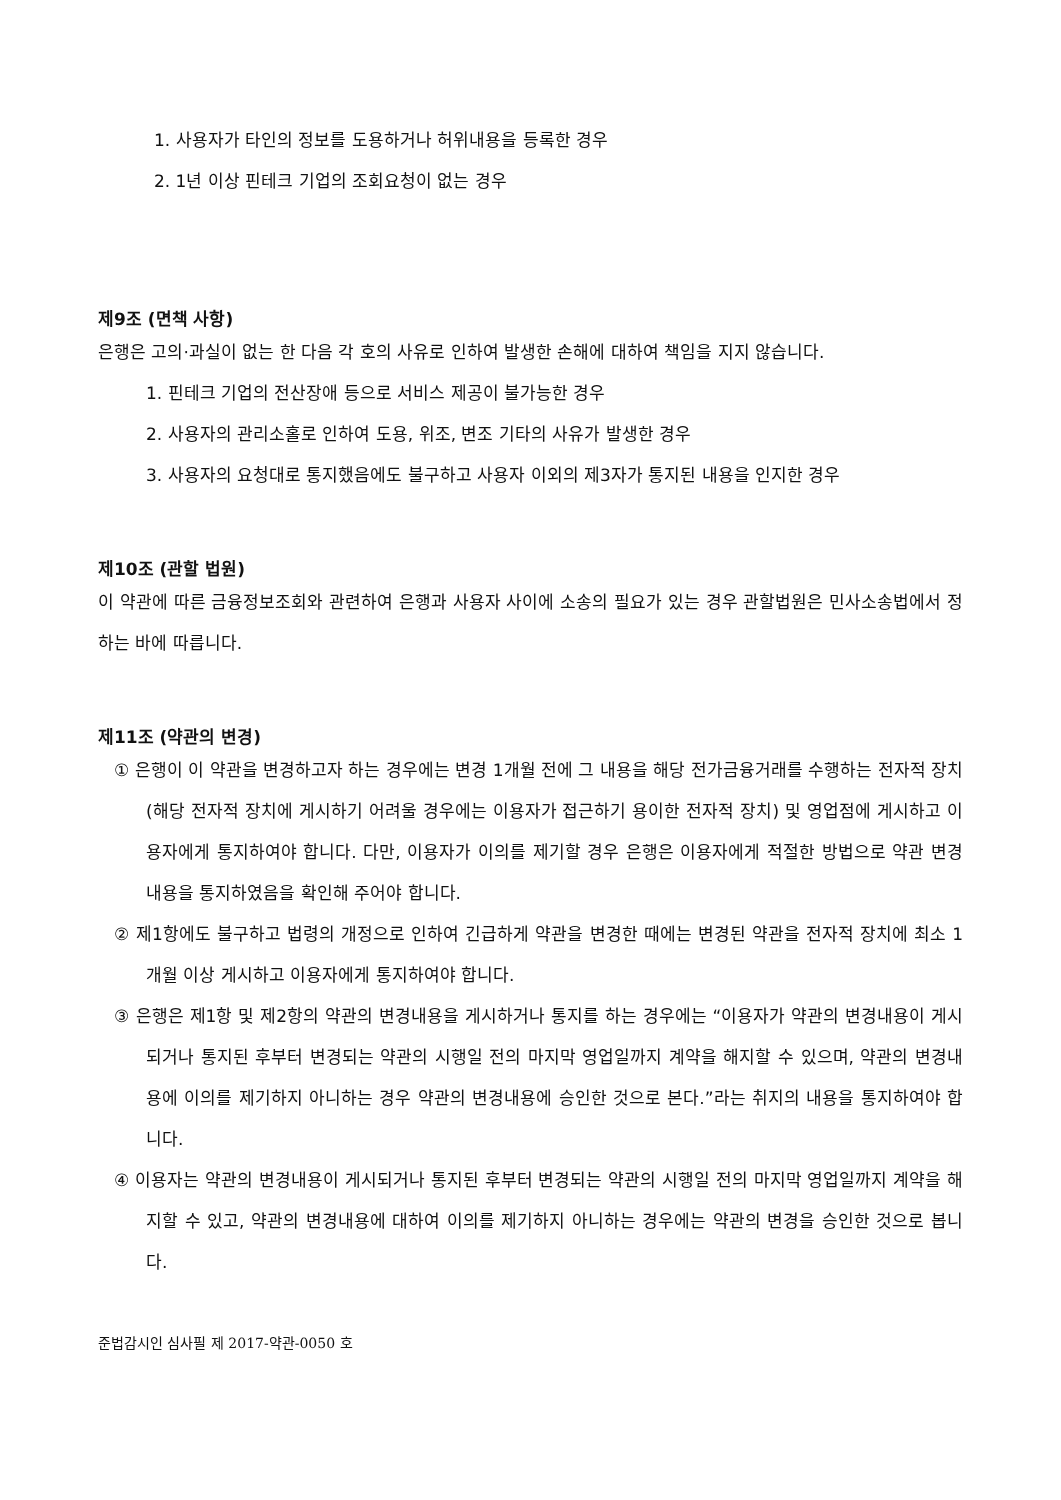1. 사용자가 타인의 정보를 도용하거나 허위내용을 등록한 경우
2. 1년 이상 핀테크 기업의 조회요청이 없는 경우
제9조 (면책 사항)
은행은 고의·과실이 없는 한 다음 각 호의 사유로 인하여 발생한 손해에 대하여 책임을 지지 않습니다.
1. 핀테크 기업의 전산장애 등으로 서비스 제공이 불가능한 경우
2. 사용자의 관리소홀로 인하여 도용, 위조, 변조 기타의 사유가 발생한 경우
3. 사용자의 요청대로 통지했음에도 불구하고 사용자 이외의 제3자가 통지된 내용을 인지한 경우
제10조 (관할 법원)
이 약관에 따른 금융정보조회와 관련하여 은행과 사용자 사이에 소송의 필요가 있는 경우 관할법원은 민사소송법에서 정하는 바에 따릅니다.
제11조 (약관의 변경)
① 은행이 이 약관을 변경하고자 하는 경우에는 변경 1개월 전에 그 내용을 해당 전가금융거래를 수행하는 전자적 장치(해당 전자적 장치에 게시하기 어려울 경우에는 이용자가 접근하기 용이한 전자적 장치) 및 영업점에 게시하고 이용자에게 통지하여야 합니다. 다만, 이용자가 이의를 제기할 경우 은행은 이용자에게 적절한 방법으로 약관 변경내용을 통지하였음을 확인해 주어야 합니다.
② 제1항에도 불구하고 법령의 개정으로 인하여 긴급하게 약관을 변경한 때에는 변경된 약관을 전자적 장치에 최소 1개월 이상 게시하고 이용자에게 통지하여야 합니다.
③ 은행은 제1항 및 제2항의 약관의 변경내용을 게시하거나 통지를 하는 경우에는 “이용자가 약관의 변경내용이 게시되거나 통지된 후부터 변경되는 약관의 시행일 전의 마지막 영업일까지 계약을 해지할 수 있으며, 약관의 변경내용에 이의를 제기하지 아니하는 경우 약관의 변경내용에 승인한 것으로 본다.”라는 취지의 내용을 통지하여야 합니다.
④ 이용자는 약관의 변경내용이 게시되거나 통지된 후부터 변경되는 약관의 시행일 전의 마지막 영업일까지 계약을 해지할 수 있고, 약관의 변경내용에 대하여 이의를 제기하지 아니하는 경우에는 약관의 변경을 승인한 것으로 봅니다.
준법감시인 심사필 제 2017-약관-0050 호